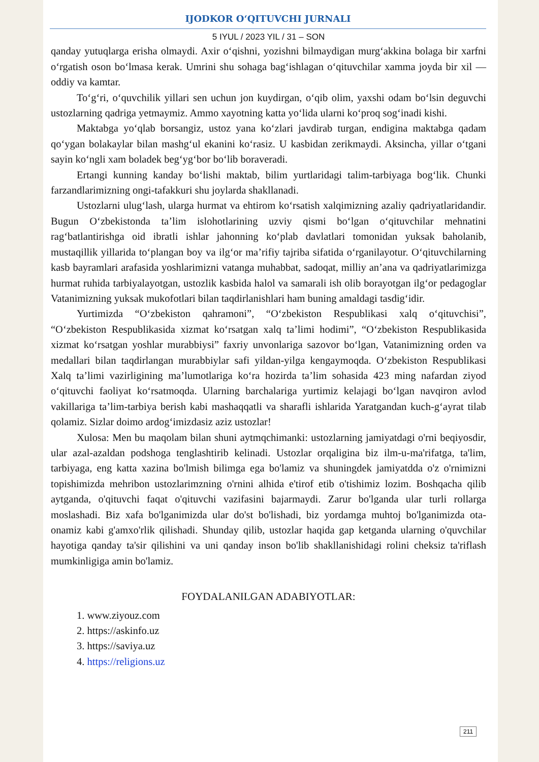IJODKOR O‘QITUVCHI JURNALI
5 IYUL / 2023 YIL / 31 – SON
qanday yutuqlarga erisha olmaydi. Axir o‘qishni, yozishni bilmaydigan murg‘akkina bolaga bir xarfni o‘rgatish oson bo‘lmasa kerak. Umrini shu sohaga bag‘ishlagan o‘qituvchilar xamma joyda bir xil — oddiy va kamtar.
To‘g‘ri, o‘quvchilik yillari sen uchun jon kuydirgan, o‘qib olim, yaxshi odam bo‘lsin deguvchi ustozlarning qadriga yetmaymiz. Ammo xayotning katta yo‘lida ularni ko‘proq sog‘inadi kishi.
Maktabga yo‘qlab borsangiz, ustoz yana ko‘zlari javdirab turgan, endigina maktabga qadam qo‘ygan bolakaylar bilan mashg‘ul ekanini ko‘rasiz. U kasbidan zerikmaydi. Aksincha, yillar o‘tgani sayin ko‘ngli xam boladek beg‘yg‘bor bo‘lib boraveradi.
Ertangi kunning kanday bo‘lishi maktab, bilim yurtlaridagi talim-tarbiyaga bog‘lik. Chunki farzandlarimizning ongi-tafakkuri shu joylarda shakllanadi.
Ustozlarni ulug‘lash, ularga hurmat va ehtirom ko‘rsatish xalqimizning azaliy qadriyatlaridandir. Bugun O‘zbekistonda ta’lim islohotlarining uzviy qismi bo‘lgan o‘qituvchilar mehnatini rag‘batlantirishga oid ibratli ishlar jahonning ko‘plab davlatlari tomonidan yuksak baholanib, mustaqillik yillarida to‘plangan boy va ilg‘or ma’rifiy tajriba sifatida o‘rganilayotur. O‘qituvchilarning kasb bayramlari arafasida yoshlarimizni vatanga muhabbat, sadoqat, milliy an’ana va qadriyatlarimizga hurmat ruhida tarbiyalayotgan, ustozlik kasbida halol va samarali ish olib borayotgan ilg‘or pedagoglar Vatanimizning yuksak mukofotlari bilan taqdirlanishlari ham buning amaldagi tasdig‘idir.
Yurtimizda “O‘zbekiston qahramoni”, “O‘zbekiston Respublikasi xalq o‘qituvchisi”, “O‘zbekiston Respublikasida xizmat ko‘rsatgan xalq ta’limi hodimi”, “O‘zbekiston Respublikasida xizmat ko‘rsatgan yoshlar murabbiysi” faxriy unvonlariga sazovor bo‘lgan, Vatanimizning orden va medallari bilan taqdirlangan murabbiylar safi yildan-yilga kengaymoqda. O‘zbekiston Respublikasi Xalq ta’limi vazirligining ma’lumotlariga ko‘ra hozirda ta’lim sohasida 423 ming nafardan ziyod o‘qituvchi faoliyat ko‘rsatmoqda. Ularning barchalariga yurtimiz kelajagi bo‘lgan navqiron avlod vakillariga ta’lim-tarbiya berish kabi mashaqqatli va sharafli ishlarida Yaratgandan kuch-g‘ayrat tilab qolamiz. Sizlar doimo ardog‘imizdasiz aziz ustozlar!
Xulosa: Men bu maqolam bilan shuni aytmqchimanki: ustozlarning jamiyatdagi o'rni beqiyosdir, ular azal-azaldan podshoga tenglashtirib kelinadi. Ustozlar orqaligina biz ilm-u-ma'rifatga, ta'lim, tarbiyaga, eng katta xazina bo'lmish bilimga ega bo'lamiz va shuningdek jamiyatdda o'z o'rnimizni topishimizda mehribon ustozlarimzning o'rnini alhida e'tirof etib o'tishimiz lozim. Boshqacha qilib aytganda, o'qituvchi faqat o'qituvchi vazifasini bajarmaydi. Zarur bo'lganda ular turli rollarga moslashadi. Biz xafa bo'lganimizda ular do'st bo'lishadi, biz yordamga muhtoj bo'lganimizda ota-onamiz kabi g'amxo'rlik qilishadi. Shunday qilib, ustozlar haqida gap ketganda ularning o'quvchilar hayotiga qanday ta'sir qilishini va uni qanday inson bo'lib shakllanishidagi rolini cheksiz ta'riflash mumkinligiga amin bo'lamiz.
FOYDALANILGAN ADABIYOTLAR:
1. www.ziyouz.com
2. https://askinfo.uz
3. https://saviya.uz
4. https://religions.uz
211